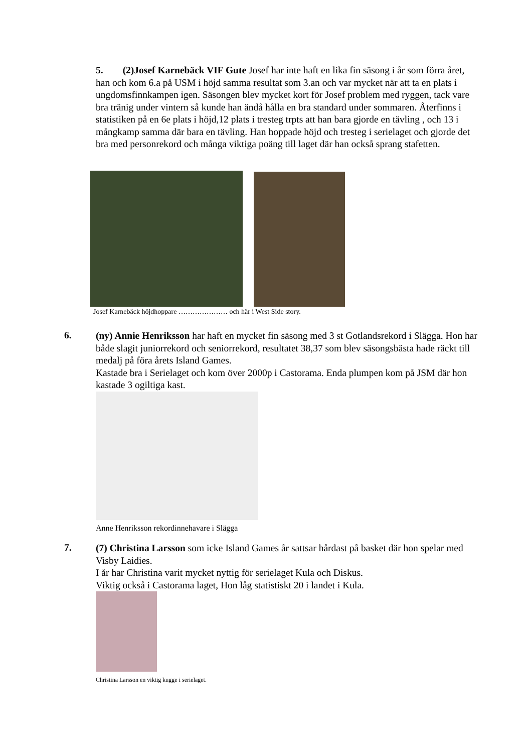5. (2)Josef Karnebäck VIF Gute Josef har inte haft en lika fin säsong i år som förra året, han och kom 6.a på USM i höjd samma resultat som 3.an och var mycket när att ta en plats i ungdomsfinnkampen igen. Säsongen blev mycket kort för Josef problem med ryggen, tack vare bra tränig under vintern så kunde han ändå hålla en bra standard under sommaren. Återfinns i statistiken på en 6e plats i höjd,12 plats i tresteg trpts att han bara gjorde en tävling , och 13 i mångkamp samma där bara en tävling. Han hoppade höjd och tresteg i serielaget och gjorde det bra med personrekord och många viktiga poäng till laget där han också sprang stafetten.
Josef Karnebäck höjdhoppare ………………… och här i West Side story.
6.
(ny) Annie Henriksson har haft en mycket fin säsong med 3 st Gotlandsrekord i Slägga. Hon har både slagit juniorrekord och seniorrekord, resultatet 38,37 som blev säsongsbästa hade räckt till medalj på föra årets Island Games.
Kastade bra i Serielaget och kom över 2000p i Castorama. Enda plumpen kom på JSM där hon kastade 3 ogiltiga kast.
Anne Henriksson rekordinnehavare i Slägga
7.
(7) Christina Larsson som icke Island Games år sattsar hårdast på basket där hon spelar med Visby Laidies.
I år har Christina varit mycket nyttig för serielaget Kula och Diskus.
Viktig också i Castorama laget, Hon låg statistiskt 20 i landet i Kula.
Christina Larsson en viktig kugge i serielaget.